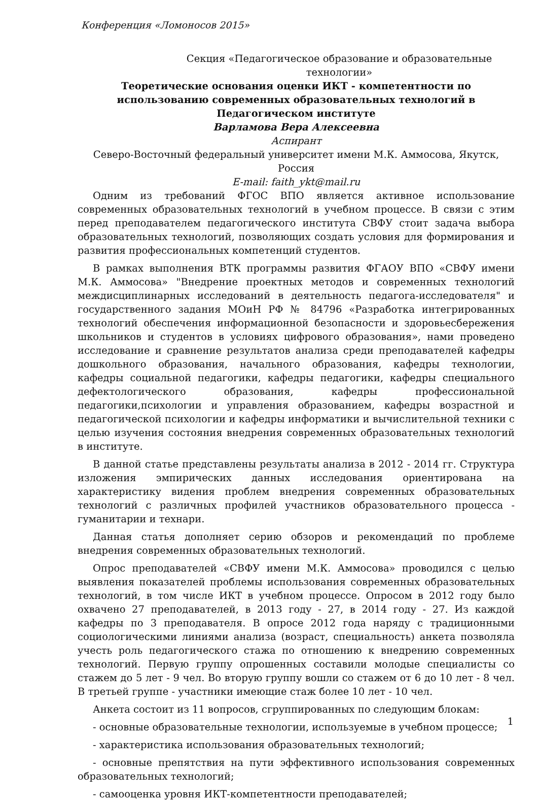Конференция «Ломоносов 2015»
Секция «Педагогическое образование и образовательные технологии»
Теоретические основания оценки ИКТ - компетентности по использованию современных образовательных технологий в Педагогическом институте
Варламова Вера Алексеевна
Аспирант
Северо-Восточный федеральный университет имени М.К. Аммосова, Якутск, Россия
E-mail: faith_ykt@mail.ru
Одним из требований ФГОС ВПО является активное использование современных образовательных технологий в учебном процессе. В связи с этим перед преподавателем педагогического института СВФУ стоит задача выбора образовательных технологий, позволяющих создать условия для формирования и развития профессиональных компетенций студентов.
В рамках выполнения ВТК программы развития ФГАОУ ВПО «СВФУ имени М.К. Аммосова» "Внедрение проектных методов и современных технологий междисциплинарных исследований в деятельность педагога-исследователя" и государственного задания МОиН РФ № 84796 «Разработка интегрированных технологий обеспечения информационной безопасности и здоровьесбережения школьников и студентов в условиях цифрового образования», нами проведено исследование и сравнение результатов анализа среди преподавателей кафедры дошкольного образования, начального образования, кафедры технологии, кафедры социальной педагогики, кафедры педагогики, кафедры специального дефектологического образования, кафедры профессиональной педагогики,психологии и управления образованием, кафедры возрастной и педагогической психологии и кафедры информатики и вычислительной техники с целью изучения состояния внедрения современных образовательных технологий в институте.
В данной статье представлены результаты анализа в 2012 - 2014 гг. Структура изложения эмпирических данных исследования ориентирована на характеристику видения проблем внедрения современных образовательных технологий с различных профилей участников образовательного процесса - гуманитарии и технари.
Данная статья дополняет серию обзоров и рекомендаций по проблеме внедрения современных образовательных технологий.
Опрос преподавателей «СВФУ имени М.К. Аммосова» проводился с целью выявления показателей проблемы использования современных образовательных технологий, в том числе ИКТ в учебном процессе. Опросом в 2012 году было охвачено 27 преподавателей, в 2013 году - 27, в 2014 году - 27. Из каждой кафедры по 3 преподавателя. В опросе 2012 года наряду с традиционными социологическими линиями анализа (возраст, специальность) анкета позволяла учесть роль педагогического стажа по отношению к внедрению современных технологий. Первую группу опрошенных составили молодые специалисты со стажем до 5 лет - 9 чел. Во вторую группу вошли со стажем от 6 до 10 лет - 8 чел. В третьей группе - участники имеющие стаж более 10 лет - 10 чел.
Анкета состоит из 11 вопросов, сгруппированных по следующим блокам:
- основные образовательные технологии, используемые в учебном процессе;
- характеристика использования образовательных технологий;
- основные препятствия на пути эффективного использования современных образовательных технологий;
- самооценка уровня ИКТ-компетентности преподавателей;
1